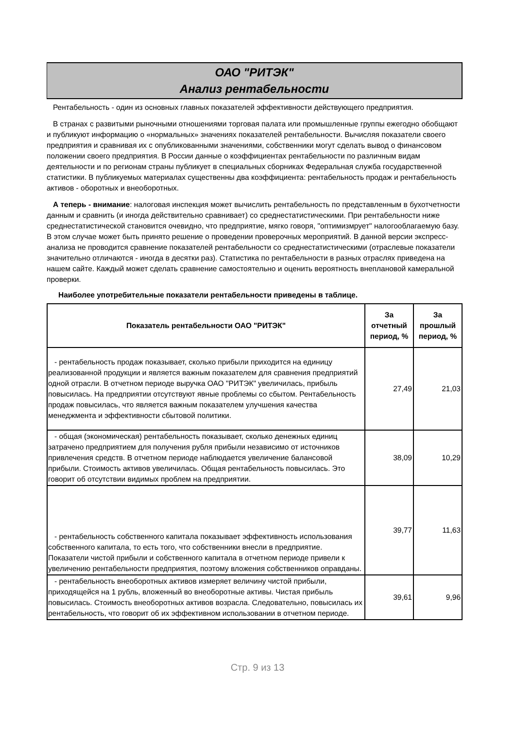ОАО "РИТЭК"
Анализ рентабельности
Рентабельность - один из основных главных показателей эффективности действующего предприятия.
В странах с развитыми рыночными отношениями торговая палата или промышленные группы ежегодно обобщают и публикуют информацию о «нормальных» значениях показателей рентабельности. Вычисляя показатели своего предприятия и сравнивая их с опубликованными значениями, собственники могут сделать вывод о финансовом положении своего предприятия. В России данные о коэффициентах рентабельности по различным видам деятельности и по регионам страны публикует в специальных сборниках Федеральная служба государственной статистики. В публикуемых материалах существенны два коэффициента: рентабельность продаж и рентабельность активов - оборотных и внеоборотных.
А теперь - внимание: налоговая инспекция может вычислить рентабельность по представленным в бухотчетности данным и сравнить (и иногда действительно сравнивает) со среднестатистическими. При рентабельности ниже среднестатистической становится очевидно, что предприятие, мягко говоря, "оптимизмрует" налогооблагаемую базу. В этом случае может быть принято решение о проведении проверочных мероприятий. В данной версии экспресс-анализа не проводится сравнение показателей рентабельности со среднестатистическими (отраслевые показатели значительно отличаются - иногда в десятки раз). Статистика по рентабельности в разных отраслях приведена на нашем сайте. Каждый может сделать сравнение самостоятельно и оценить вероятность внеплановой камеральной проверки.
Наиболее употребительные показатели рентабельности приведены в таблице.
| Показатель рентабельности ОАО "РИТЭК" | За отчетный период, % | За прошлый период, % |
| --- | --- | --- |
| - рентабельность продаж показывает, сколько прибыли приходится на единицу реализованной продукции и является важным показателем для сравнения предприятий одной отрасли. В отчетном периоде выручка ОАО "РИТЭК" увеличилась, прибыль повысилась. На предприятии отсутствуют явные проблемы со сбытом. Рентабельность продаж повысилась, что является важным показателем улучшения качества менеджмента и эффективности сбытовой политики. | 27,49 | 21,03 |
| - общая (экономическая) рентабельность показывает, сколько денежных единиц затрачено предприятием для получения рубля прибыли независимо от источников привлечения средств. В отчетном периоде наблюдается увеличение балансовой прибыли. Стоимость активов увеличилась. Общая рентабельность повысилась. Это говорит об отсутствии видимых проблем на предприятии. | 38,09 | 10,29 |
| - рентабельность собственного капитала показывает эффективность использования собственного капитала, то есть того, что собственники внесли в предприятие. Показатели чистой прибыли и собственного капитала в отчетном периоде привели к увеличению рентабельности предприятия, поэтому вложения собственников оправданы. | 39,77 | 11,63 |
| - рентабельность внеоборотных активов измеряет величину чистой прибыли, приходящейся на 1 рубль, вложенный во внеоборотные активы. Чистая прибыль повысилась. Стоимость внеоборотных активов возрасла. Следовательно, повысилась их рентабельность, что говорит об их эффективном использовании в отчетном периоде. | 39,61 | 9,96 |
Стр. 9 из 13